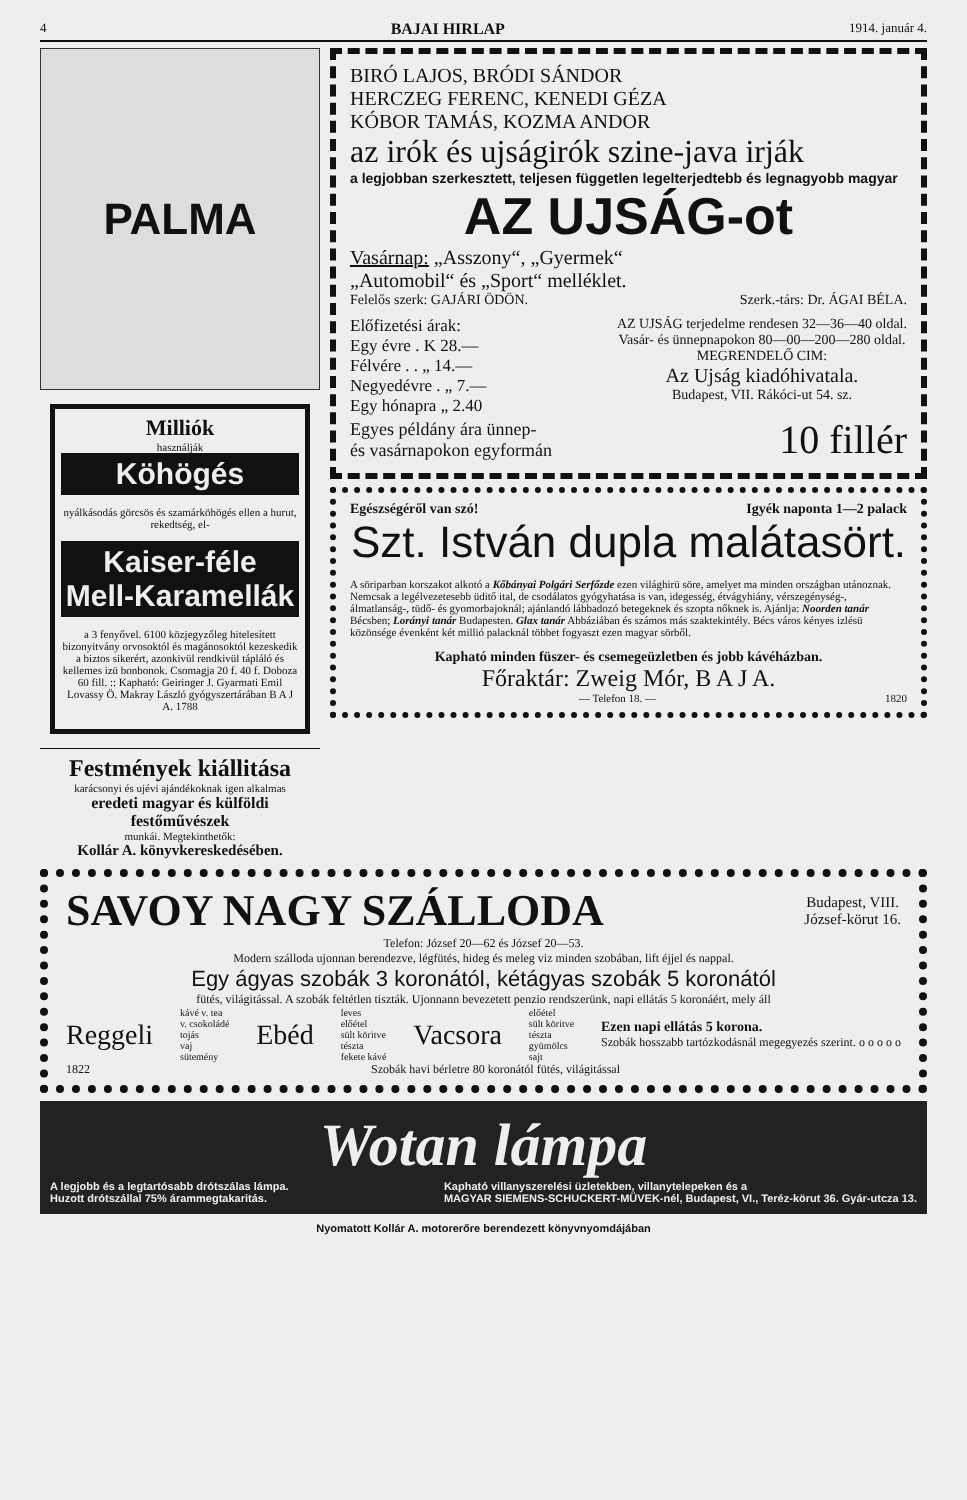4 BAJAI HIRLAP 1914. január 4.
PALMA
Milliók
használják
Köhögés
nyálkásodás görcsös és szamárköhögés ellen a hurut, rekedtség, el-
Kaiser-féle Mell-Karamellák
a 3 fenyővel. 6100 közjegyzőleg hitelesített bizonyitvány orvosoktól és magánosoktól kezeskedik a biztos sikerért, azonkivül rendkivül tápláló és kellemes izü bonbonok. Csomagja 20 f. 40 f. Doboza 60 fill. :: Kapható: Geiringer J. Gyarmati Emil Lovassy Ö. Makray László gyógyszertárában B A J A. 1788
Festmények kiállitása
karácsonyi és ujévi ajándékoknak igen alkalmas
eredeti magyar és külföldi festőművészek
munkái. Megtekinthetők:
Kollár A. könyvkereskedésében.
BIRÓ LAJOS, BRÓDI SÁNDOR
HERCZEG FERENC, KENEDI GÉZA
KÓBOR TAMÁS, KOZMA ANDOR
az irók és ujságirók szine-java irják
a legjobban szerkesztett, teljesen független legelterjedtebb és legnagyobb magyar
AZ UJSÁG-ot
Vasárnap: „Asszony“, „Gyermek“
„Automobil“ és „Sport“ melléklet.
Felelős szerk: GAJÁRI ÖDÖN. Szerk.-társ: Dr. ÁGAI BÉLA.
Előfizetési árak:
Egy évre . K 28.—
Félvére . . „ 14.—
Negyedévre . „ 7.—
Egy hónapra „ 2.40
AZ UJSÁG terjedelme rendesen 32—36—40 oldal.
Vasár- és ünnepnapokon 80—00—200—280 oldal.
MEGRENDELŐ CIM:
Az Ujság kiadóhivatala.
Budapest, VII. Rákóci-ut 54. sz.
Egyes példány ára ünnep-
és vasárnapokon egyformán 10 fillér
Egészségéről van szó! Igyék naponta 1—2 palack
Szt. István dupla malátasört.
A söriparban korszakot alkotó a Kőbányai Polgári Serfőzde ezen világhirü söre, amelyet ma minden országban utánoznak. Nemcsak a legélvezetesebb üditő ital, de csodálatos gyógyhatása is van, idegesség, étvágyhiány, vérszegénység-, álmatlanság-, tüdő- és gyomorbajoknál; ajánlandó lábbadozó betegeknek és szopta nőknek is. Ajánlja: Noorden tanár Bécsben; Lorányi tanár Budapesten. Glax tanár Abbáziában és számos más szaktekintély. Bécs város kényes izlésü közönsége évenként két millió palacknál többet fogyaszt ezen magyar sörből.
Kapható minden füszer- és csemegeüzletben és jobb kávéházban.
Főraktár: Zweig Mór, B A J A.
— Telefon 18. — 1820
SAVOY NAGY SZÁLLODA Budapest, VIII.
József-körut 16.
Telefon: József 20—62 és József 20—53.
Modern szálloda ujonnan berendezve, légfütés, hideg és meleg viz minden szobában, lift éjjel és nappal.
Egy ágyas szobák 3 koronától, kétágyas szobák 5 koronától
fütés, világitással. A szobák feltétlen tiszták. Ujonnann bevezetett penzio rendszerünk, napi ellátás 5 koronáért, mely áll
Reggeli kávé v. tea
v. csokoládé
tojás
vaj
sütemény Ebéd leves
előétel
sült köritve
tészta
fekete kávé Vacsora előétel
sült köritve
tészta
gyümölcs
sajt Ezen napi ellátás 5 korona.
Szobák hosszabb tartózkodásnál megegyezés szerint. o o o o o
1822 Szobák havi bérletre 80 koronától fütés, világitással
Wotan lámpa
A legjobb és a legtartósabb drótszálas lámpa.
Huzott drótszállal 75% árammegtakaritás. Kapható villanyszerelési üzletekben, villanytelepeken és a
MAGYAR SIEMENS-SCHUCKERT-MÜVEK-nél, Budapest, VI., Teréz-körut 36. Gyár-utcza 13.
Nyomatott Kollár A. motorerőre berendezett könyvnyomdájában